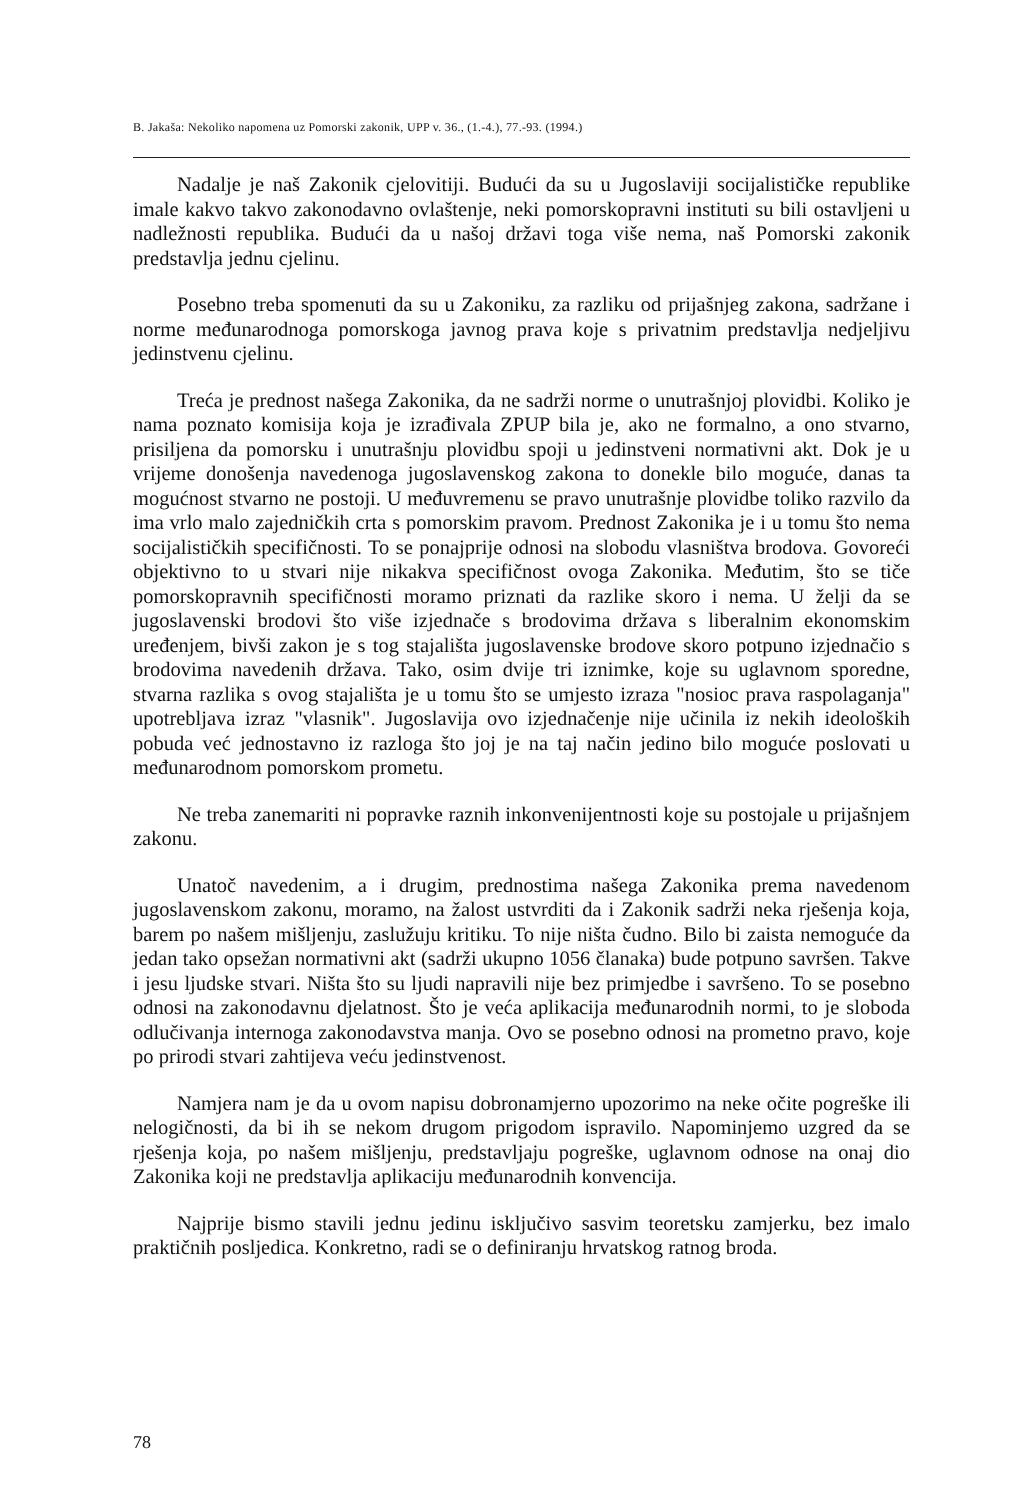B. Jakaša: Nekoliko napomena uz Pomorski zakonik, UPP v. 36., (1.-4.), 77.-93. (1994.)
Nadalje je naš Zakonik cjelovitiji. Budući da su u Jugoslaviji socijalističke republike imale kakvo takvo zakonodavno ovlaštenje, neki pomorskopravni instituti su bili ostavljeni u nadležnosti republika. Budući da u našoj državi toga više nema, naš Pomorski zakonik predstavlja jednu cjelinu.
Posebno treba spomenuti da su u Zakoniku, za razliku od prijašnjeg zakona, sadržane i norme međunarodnoga pomorskoga javnog prava koje s privatnim predstavlja nedjeljivu jedinstvenu cjelinu.
Treća je prednost našega Zakonika, da ne sadrži norme o unutrašnjoj plovidbi. Koliko je nama poznato komisija koja je izrađivala ZPUP bila je, ako ne formalno, a ono stvarno, prisiljena da pomorsku i unutrašnju plovidbu spoji u jedinstveni normativni akt. Dok je u vrijeme donošenja navedenoga jugoslavenskog zakona to donekle bilo moguće, danas ta mogućnost stvarno ne postoji. U međuvremenu se pravo unutrašnje plovidbe toliko razvilo da ima vrlo malo zajedničkih crta s pomorskim pravom. Prednost Zakonika je i u tomu što nema socijalističkih specifičnosti. To se ponajprije odnosi na slobodu vlasništva brodova. Govoreći objektivno to u stvari nije nikakva specifičnost ovoga Zakonika. Međutim, što se tiče pomorskopravnih specifičnosti moramo priznati da razlike skoro i nema. U želji da se jugoslavenski brodovi što više izjednače s brodovima država s liberalnim ekonomskim uređenjem, bivši zakon je s tog stajališta jugoslavenske brodove skoro potpuno izjednačio s brodovima navedenih država. Tako, osim dvije tri iznimke, koje su uglavnom sporedne, stvarna razlika s ovog stajališta je u tomu što se umjesto izraza "nosioc prava raspolaganja" upotrebljava izraz "vlasnik". Jugoslavija ovo izjednačenje nije učinila iz nekih ideoloških pobuda već jednostavno iz razloga što joj je na taj način jedino bilo moguće poslovati u međunarodnom pomorskom prometu.
Ne treba zanemariti ni popravke raznih inkonvenijentnosti koje su postojale u prijašnjem zakonu.
Unatoč navedenim, a i drugim, prednostima našega Zakonika prema navedenom jugoslavenskom zakonu, moramo, na žalost ustvrditi da i Zakonik sadrži neka rješenja koja, barem po našem mišljenju, zaslužuju kritiku. To nije ništa čudno. Bilo bi zaista nemoguće da jedan tako opsežan normativni akt (sadrži ukupno 1056 članaka) bude potpuno savršen. Takve i jesu ljudske stvari. Ništa što su ljudi napravili nije bez primjedbe i savršeno. To se posebno odnosi na zakonodavnu djelatnost. Što je veća aplikacija međunarodnih normi, to je sloboda odlučivanja internoga zakonodavstva manja. Ovo se posebno odnosi na prometno pravo, koje po prirodi stvari zahtijeva veću jedinstvenost.
Namjera nam je da u ovom napisu dobronamjerno upozorimo na neke očite pogreške ili nelogičnosti, da bi ih se nekom drugom prigodom ispravilo. Napominjemo uzgred da se rješenja koja, po našem mišljenju, predstavljaju pogreške, uglavnom odnose na onaj dio Zakonika koji ne predstavlja aplikaciju međunarodnih konvencija.
Najprije bismo stavili jednu jedinu isključivo sasvim teoretsku zamjerku, bez imalo praktičnih posljedica. Konkretno, radi se o definiranju hrvatskog ratnog broda.
78